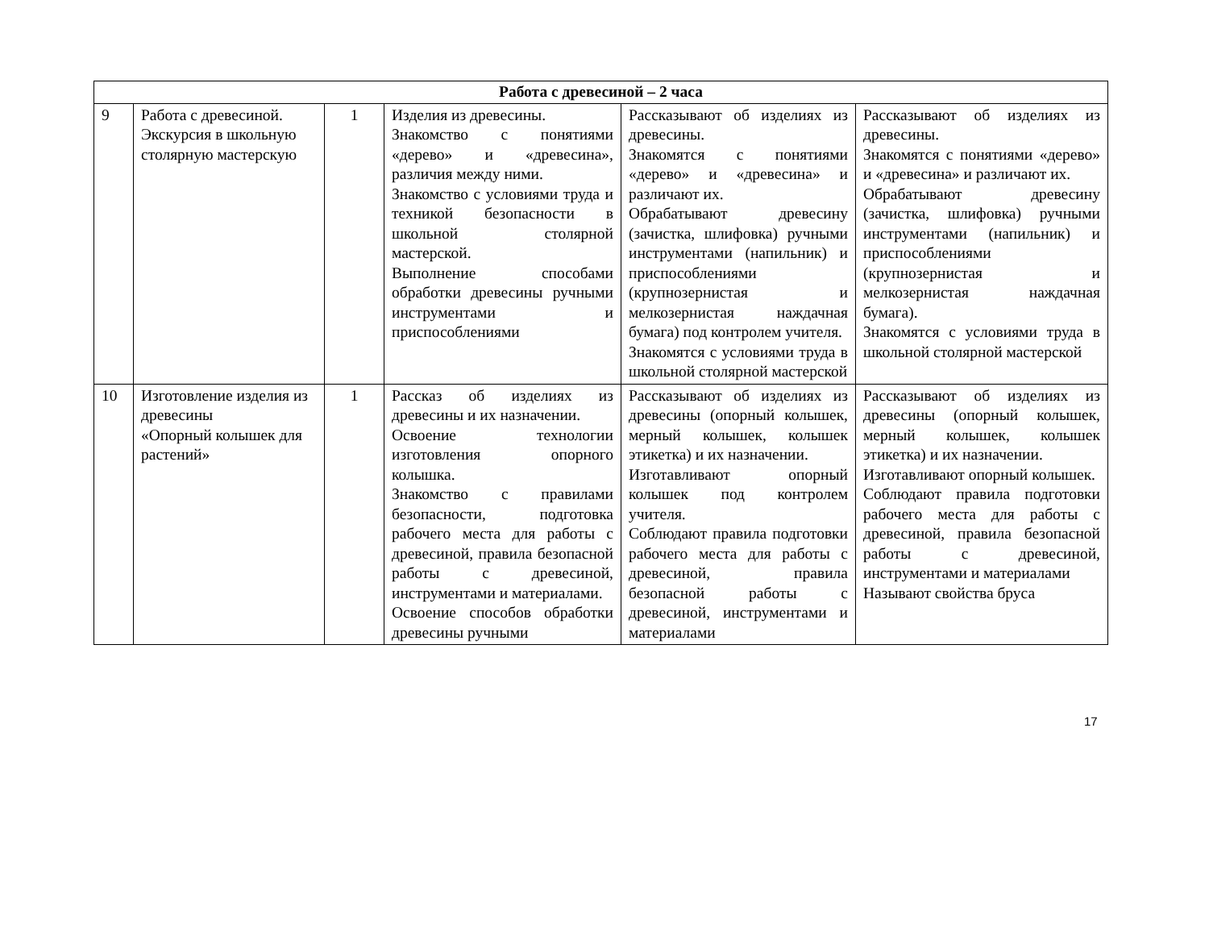| Работа с древесиной – 2 часа | | | | | |
| 9 | Работа с древесиной. Экскурсия в школьную столярную мастерскую | 1 | Изделия из древесины. Знакомство с понятиями «дерево» и «древесина», различия между ними. Знакомство с условиями труда и техникой безопасности в школьной столярной мастерской. Выполнение способами обработки древесины ручными инструментами и приспособлениями | Рассказывают об изделиях из древесины. Знакомятся с понятиями «дерево» и «древесина» и различают их. Обрабатывают древесину (зачистка, шлифовка) ручными инструментами (напильник) и приспособлениями (крупнозернистая и мелкозернистая наждачная бумага) под контролем учителя. Знакомятся с условиями труда в школьной столярной мастерской | Рассказывают об изделиях из древесины. Знакомятся с понятиями «дерево» и «древесина» и различают их. Обрабатывают древесину (зачистка, шлифовка) ручными инструментами (напильник) и приспособлениями (крупнозернистая и мелкозернистая наждачная бумага). Знакомятся с условиями труда в школьной столярной мастерской |
| 10 | Изготовление изделия из древесины «Опорный колышек для растений» | 1 | Рассказ об изделиях из древесины и их назначении. Освоение технологии изготовления опорного колышка. Знакомство с правилами безопасности, подготовка рабочего места для работы с древесиной, правила безопасной работы с древесиной, инструментами и материалами. Освоение способов обработки древесины ручными | Рассказывают об изделиях из древесины (опорный колышек, мерный колышек, колышек этикетка) и их назначении. Изготавливают опорный колышек под контролем учителя. Соблюдают правила подготовки рабочего места для работы с древесиной, правила безопасной работы с древесиной, инструментами и материалами | Рассказывают об изделиях из древесины (опорный колышек, мерный колышек, колышек этикетка) и их назначении. Изготавливают опорный колышек. Соблюдают правила подготовки рабочего места для работы с древесиной, правила безопасной работы с древесиной, инструментами и материалами Называют свойства бруса |
17